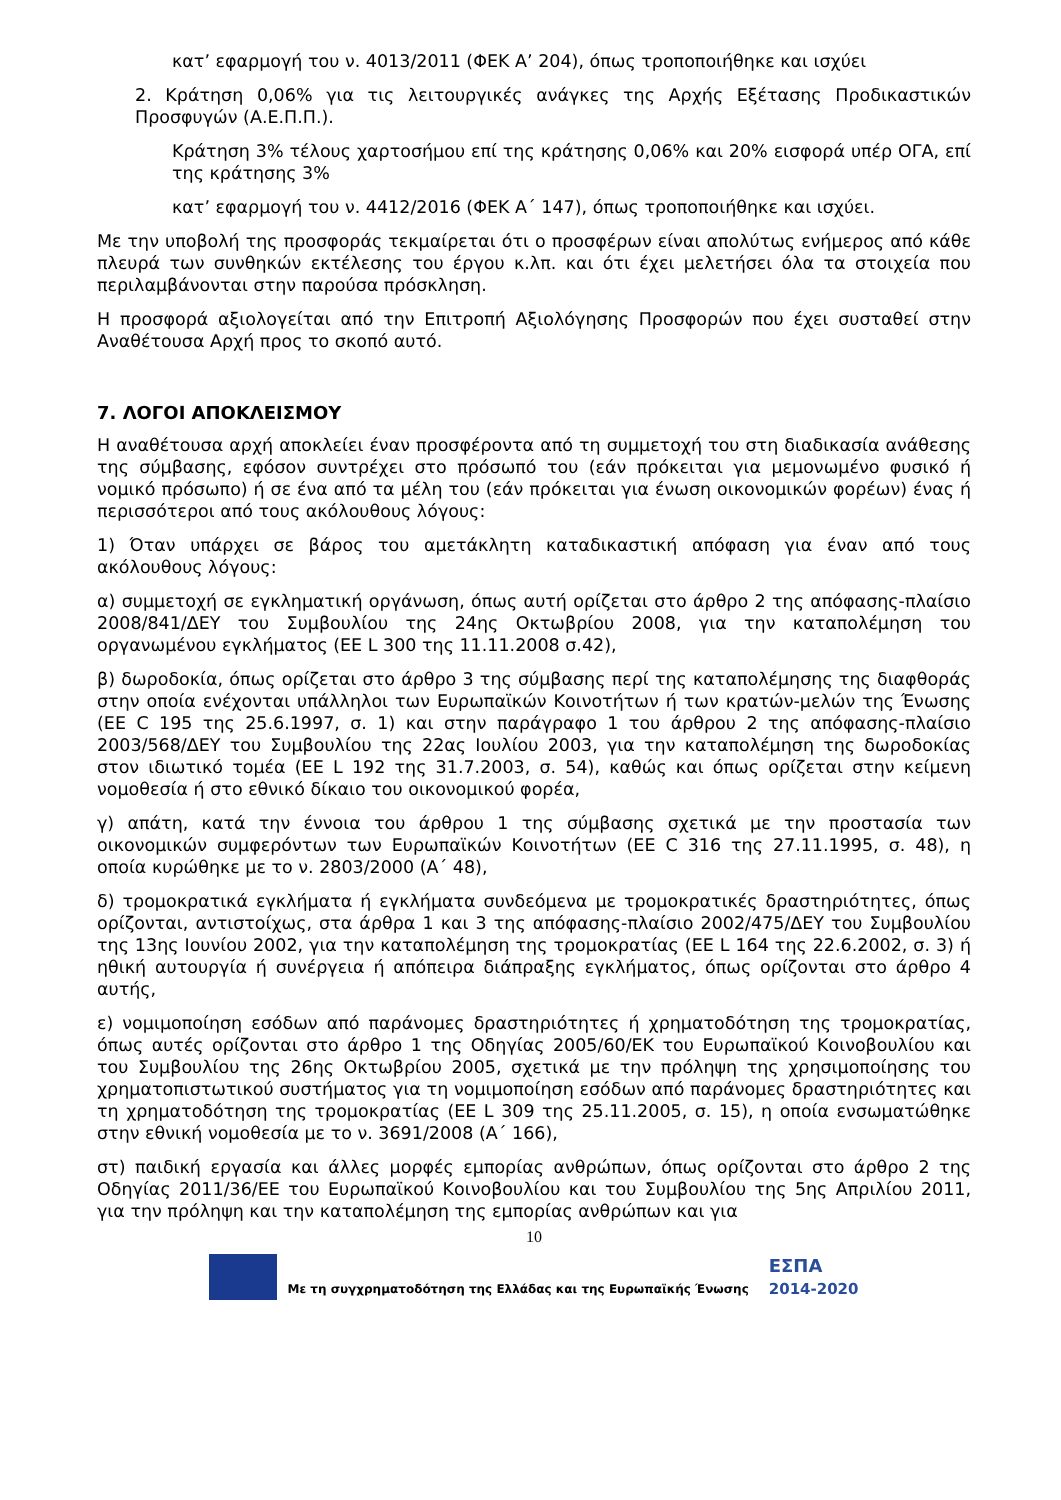κατ’ εφαρμογή του ν. 4013/2011 (ΦΕΚ Α’ 204), όπως τροποποιήθηκε και ισχύει
2. Κράτηση 0,06% για τις λειτουργικές ανάγκες της Αρχής Εξέτασης Προδικαστικών Προσφυγών (Α.Ε.Π.Π.).
Κράτηση 3% τέλους χαρτοσήμου επί της κράτησης 0,06% και 20% εισφορά υπέρ ΟΓΑ, επί της κράτησης 3%
κατ’ εφαρμογή του ν. 4412/2016 (ΦΕΚ Α΄ 147), όπως τροποποιήθηκε και ισχύει.
Με την υποβολή της προσφοράς τεκμαίρεται ότι ο προσφέρων είναι απολύτως ενήμερος από κάθε πλευρά των συνθηκών εκτέλεσης του έργου κ.λπ. και ότι έχει μελετήσει όλα τα στοιχεία που περιλαμβάνονται στην παρούσα πρόσκληση.
Η προσφορά αξιολογείται από την Επιτροπή Αξιολόγησης Προσφορών που έχει συσταθεί στην Αναθέτουσα Αρχή προς το σκοπό αυτό.
7. ΛΟΓΟΙ ΑΠΟΚΛΕΙΣΜΟΥ
Η αναθέτουσα αρχή αποκλείει έναν προσφέροντα από τη συμμετοχή του στη διαδικασία ανάθεσης της σύμβασης, εφόσον συντρέχει στο πρόσωπό του (εάν πρόκειται για μεμονωμένο φυσικό ή νομικό πρόσωπο) ή σε ένα από τα μέλη του (εάν πρόκειται για ένωση οικονομικών φορέων) ένας ή περισσότεροι από τους ακόλουθους λόγους:
1) Όταν υπάρχει σε βάρος του αμετάκλητη καταδικαστική απόφαση για έναν από τους ακόλουθους λόγους:
α) συμμετοχή σε εγκληματική οργάνωση, όπως αυτή ορίζεται στο άρθρο 2 της απόφασης-πλαίσιο 2008/841/ΔΕΥ του Συμβουλίου της 24ης Οκτωβρίου 2008, για την καταπολέμηση του οργανωμένου εγκλήματος (ΕΕ L 300 της 11.11.2008 σ.42),
β) δωροδοκία, όπως ορίζεται στο άρθρο 3 της σύμβασης περί της καταπολέμησης της διαφθοράς στην οποία ενέχονται υπάλληλοι των Ευρωπαϊκών Κοινοτήτων ή των κρατών-μελών της Ένωσης (ΕΕ C 195 της 25.6.1997, σ. 1) και στην παράγραφο 1 του άρθρου 2 της απόφασης-πλαίσιο 2003/568/ΔΕΥ του Συμβουλίου της 22ας Ιουλίου 2003, για την καταπολέμηση της δωροδοκίας στον ιδιωτικό τομέα (ΕΕ L 192 της 31.7.2003, σ. 54), καθώς και όπως ορίζεται στην κείμενη νομοθεσία ή στο εθνικό δίκαιο του οικονομικού φορέα,
γ) απάτη, κατά την έννοια του άρθρου 1 της σύμβασης σχετικά με την προστασία των οικονομικών συμφερόντων των Ευρωπαϊκών Κοινοτήτων (ΕΕ C 316 της 27.11.1995, σ. 48), η οποία κυρώθηκε με το ν. 2803/2000 (Α΄ 48),
δ) τρομοκρατικά εγκλήματα ή εγκλήματα συνδεόμενα με τρομοκρατικές δραστηριότητες, όπως ορίζονται, αντιστοίχως, στα άρθρα 1 και 3 της απόφασης-πλαίσιο 2002/475/ΔΕΥ του Συμβουλίου της 13ης Ιουνίου 2002, για την καταπολέμηση της τρομοκρατίας (ΕΕ L 164 της 22.6.2002, σ. 3) ή ηθική αυτουργία ή συνέργεια ή απόπειρα διάπραξης εγκλήματος, όπως ορίζονται στο άρθρο 4 αυτής,
ε) νομιμοποίηση εσόδων από παράνομες δραστηριότητες ή χρηματοδότηση της τρομοκρατίας, όπως αυτές ορίζονται στο άρθρο 1 της Οδηγίας 2005/60/ΕΚ του Ευρωπαϊκού Κοινοβουλίου και του Συμβουλίου της 26ης Οκτωβρίου 2005, σχετικά με την πρόληψη της χρησιμοποίησης του χρηματοπιστωτικού συστήματος για τη νομιμοποίηση εσόδων από παράνομες δραστηριότητες και τη χρηματοδότηση της τρομοκρατίας (ΕΕ L 309 της 25.11.2005, σ. 15), η οποία ενσωματώθηκε στην εθνική νομοθεσία με το ν. 3691/2008 (Α΄ 166),
στ) παιδική εργασία και άλλες μορφές εμπορίας ανθρώπων, όπως ορίζονται στο άρθρο 2 της Οδηγίας 2011/36/ΕΕ του Ευρωπαϊκού Κοινοβουλίου και του Συμβουλίου της 5ης Απριλίου 2011, για την πρόληψη και την καταπολέμηση της εμπορίας ανθρώπων και για
10
Με τη συγχρηματοδότηση της Ελλάδας και της Ευρωπαϊκής Ένωσης ΕΣΠΑ
2014-2020